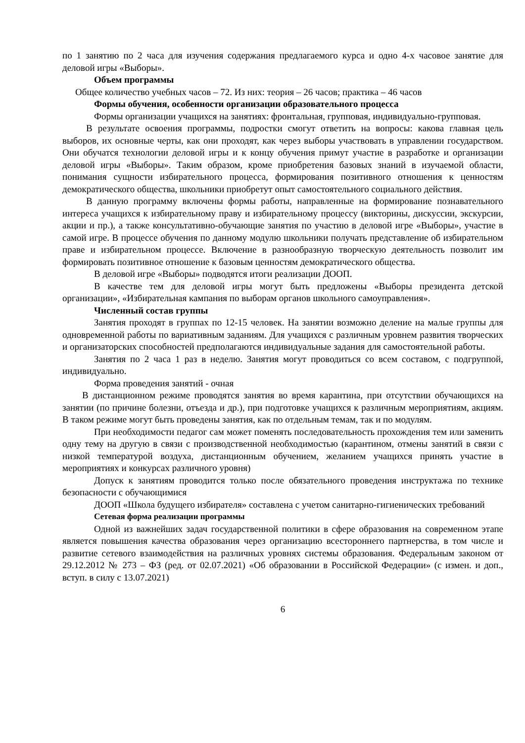по 1 занятию по 2 часа для изучения содержания предлагаемого курса и одно 4-х часовое занятие для деловой игры «Выборы».
Объем программы
Общее количество учебных часов – 72. Из них: теория – 26 часов; практика – 46 часов
Формы обучения, особенности организации образовательного процесса
Формы организации учащихся на занятиях: фронтальная, групповая, индивидуально-групповая.
В результате освоения программы, подростки смогут ответить на вопросы: какова главная цель выборов, их основные черты, как они проходят, как через выборы участвовать в управлении государством. Они обучатся технологии деловой игры и к концу обучения примут участие в разработке и организации деловой игры «Выборы». Таким образом, кроме приобретения базовых знаний в изучаемой области, понимания сущности избирательного процесса, формирования позитивного отношения к ценностям демократического общества, школьники приобретут опыт самостоятельного социального действия.
В данную программу включены формы работы, направленные на формирование познавательного интереса учащихся к избирательному праву и избирательному процессу (викторины, дискуссии, экскурсии, акции и пр.), а также консультативно-обучающие занятия по участию в деловой игре «Выборы», участие в самой игре. В процессе обучения по данному модулю школьники получать представление об избирательном праве и избирательном процессе. Включение в разнообразную творческую деятельность позволит им формировать позитивное отношение к базовым ценностям демократического общества.
В деловой игре «Выборы» подводятся итоги реализации ДООП.
В качестве тем для деловой игры могут быть предложены «Выборы президента детской организации», «Избирательная кампания по выборам органов школьного самоуправления».
Численный состав группы
Занятия проходят в группах по 12-15 человек. На занятии возможно деление на малые группы для одновременной работы по вариативным заданиям. Для учащихся с различным уровнем развития творческих и организаторских способностей предполагаются индивидуальные задания для самостоятельной работы.
Занятия по 2 часа 1 раз в неделю. Занятия могут проводиться со всем составом, с подгруппой, индивидуально.
Форма проведения занятий - очная
В дистанционном режиме проводятся занятия во время карантина, при отсутствии обучающихся на занятии (по причине болезни, отъезда и др.), при подготовке учащихся к различным мероприятиям, акциям. В таком режиме могут быть проведены занятия, как по отдельным темам, так и по модулям.
При необходимости педагог сам может поменять последовательность прохождения тем или заменить одну тему на другую в связи с производственной необходимостью (карантином, отмены занятий в связи с низкой температурой воздуха, дистанционным обучением, желанием учащихся принять участие в мероприятиях и конкурсах различного уровня)
Допуск к занятиям проводится только после обязательного проведения инструктажа по технике безопасности с обучающимися
ДООП «Школа будущего избирателя» составлена с учетом санитарно-гигиенических требований
Сетевая форма реализации программы
Одной из важнейших задач государственной политики в сфере образования на современном этапе является повышения качества образования через организацию всестороннего партнерства, в том числе и развитие сетевого взаимодействия на различных уровнях системы образования. Федеральным законом от 29.12.2012 № 273 – ФЗ (ред. от 02.07.2021) «Об образовании в Российской Федерации» (с измен. и доп., вступ. в силу с 13.07.2021)
6